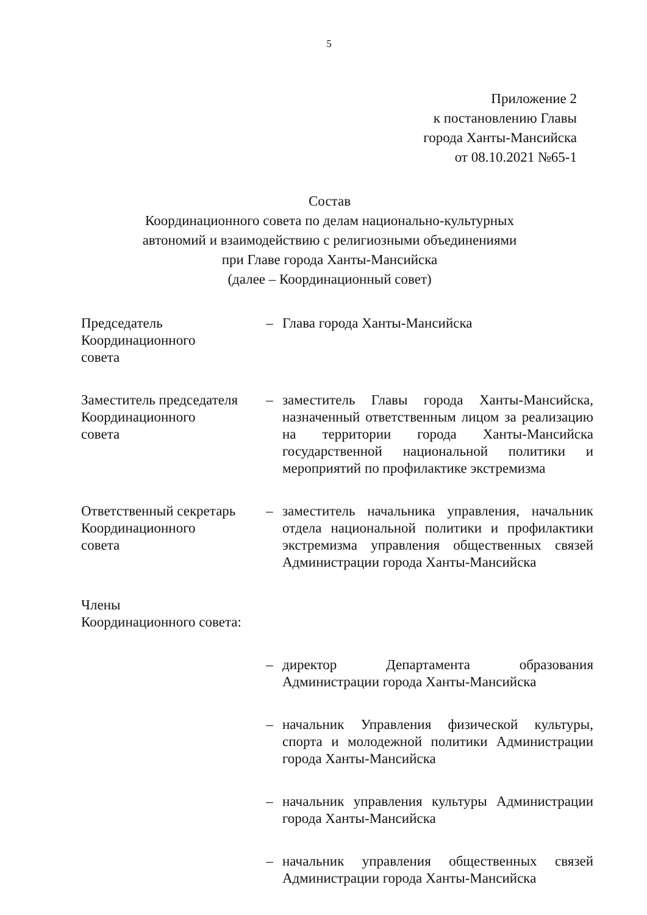5
Приложение 2
к постановлению Главы
города Ханты-Мансийска
от 08.10.2021 №65-1
Состав
Координационного совета по делам национально-культурных
автономий и взаимодействию с религиозными объединениями
при Главе города Ханты-Мансийска
(далее – Координационный совет)
| Председатель Координационного совета | – | Глава города Ханты-Мансийска |
| Заместитель председателя Координационного совета | – | заместитель Главы города Ханты-Мансийска, назначенный ответственным лицом за реализацию на территории города Ханты-Мансийска государственной национальной политики и мероприятий по профилактике экстремизма |
| Ответственный секретарь Координационного совета | – | заместитель начальника управления, начальник отдела национальной политики и профилактики экстремизма управления общественных связей Администрации города Ханты-Мансийска |
| Члены Координационного совета: | | |
| | – | директор Департамента образования Администрации города Ханты-Мансийска |
| | – | начальник Управления физической культуры, спорта и молодежной политики Администрации города Ханты-Мансийска |
| | – | начальник управления культуры Администрации города Ханты-Мансийска |
| | – | начальник управления общественных связей Администрации города Ханты-Мансийска |